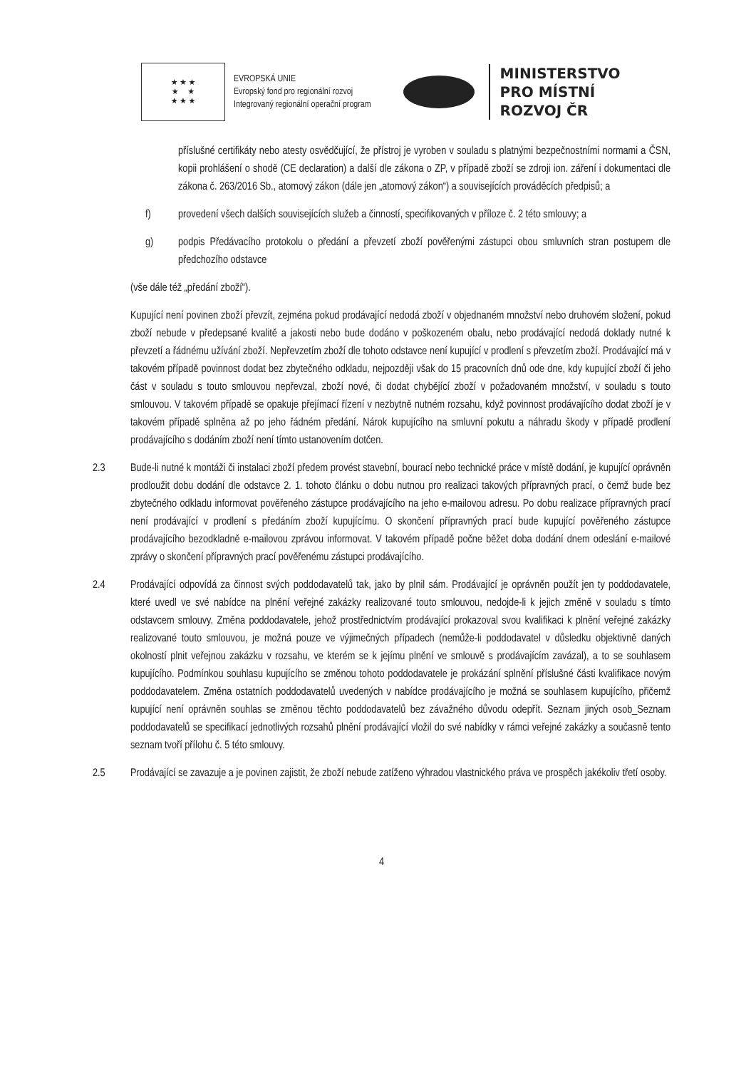★ ★ ★
★ ★
★ ★ ★
EVROPSKÁ UNIE
Evropský fond pro regionální rozvoj
Integrovaný regionální operační program
MINISTERSTVO
PRO MÍSTNÍ
ROZVOJ ČR
příslušné certifikáty nebo atesty osvědčující, že přístroj je vyroben v souladu s platnými bezpečnostními normami a ČSN, kopii prohlášení o shodě (CE declaration) a další dle zákona o ZP, v případě zboží se zdroji ion. záření i dokumentaci dle zákona č. 263/2016 Sb., atomový zákon (dále jen „atomový zákon“) a souvisejících prováděcích předpisů; a
f) provedení všech dalších souvisejících služeb a činností, specifikovaných v příloze č. 2 této smlouvy; a
g) podpis Předávacího protokolu o předání a převzetí zboží pověřenými zástupci obou smluvních stran postupem dle předchozího odstavce
(vše dále též „předání zboží“).
Kupující není povinen zboží převzít, zejména pokud prodávající nedodá zboží v objednaném množství nebo druhovém složení, pokud zboží nebude v předepsané kvalitě a jakosti nebo bude dodáno v poškozeném obalu, nebo prodávající nedodá doklady nutné k převzetí a řádnému užívání zboží. Nepřevzetím zboží dle tohoto odstavce není kupující v prodlení s převzetím zboží. Prodávající má v takovém případě povinnost dodat bez zbytečného odkladu, nejpozději však do 15 pracovních dnů ode dne, kdy kupující zboží či jeho část v souladu s touto smlouvou nepřevzal, zboží nové, či dodat chybějící zboží v požadovaném množství, v souladu s touto smlouvou. V takovém případě se opakuje přejímací řízení v nezbytně nutném rozsahu, když povinnost prodávajícího dodat zboží je v takovém případě splněna až po jeho řádném předání. Nárok kupujícího na smluvní pokutu a náhradu škody v případě prodlení prodávajícího s dodáním zboží není tímto ustanovením dotčen.
2.3 Bude-li nutné k montáži či instalaci zboží předem provést stavební, bourací nebo technické práce v místě dodání, je kupující oprávněn prodloužit dobu dodání dle odstavce 2. 1. tohoto článku o dobu nutnou pro realizaci takových přípravných prací, o čemž bude bez zbytečného odkladu informovat pověřeného zástupce prodávajícího na jeho e-mailovou adresu. Po dobu realizace přípravných prací není prodávající v prodlení s předáním zboží kupujícímu. O skončení přípravných prací bude kupující pověřeného zástupce prodávajícího bezodkladně e-mailovou zprávou informovat. V takovém případě počne běžet doba dodání dnem odeslání e-mailové zprávy o skončení přípravných prací pověřenému zástupci prodávajícího.
2.4 Prodávající odpovídá za činnost svých poddodavatelů tak, jako by plnil sám. Prodávající je oprávněn použít jen ty poddodavatele, které uvedl ve své nabídce na plnění veřejné zakázky realizované touto smlouvou, nedojde-li k jejich změně v souladu s tímto odstavcem smlouvy. Změna poddodavatele, jehož prostřednictvím prodávající prokazoval svou kvalifikaci k plnění veřejné zakázky realizované touto smlouvou, je možná pouze ve výjimečných případech (nemůže-li poddodavatel v důsledku objektivně daných okolností plnit veřejnou zakázku v rozsahu, ve kterém se k jejímu plnění ve smlouvě s prodávajícím zavázal), a to se souhlasem kupujícího. Podmínkou souhlasu kupujícího se změnou tohoto poddodavatele je prokázání splnění příslušné části kvalifikace novým poddodavatelem. Změna ostatních poddodavatelů uvedených v nabídce prodávajícího je možná se souhlasem kupujícího, přičemž kupující není oprávněn souhlas se změnou těchto poddodavatelů bez závažného důvodu odepřít. Seznam jiných osob_Seznam poddodavatelů se specifikací jednotlivých rozsahů plnění prodávající vložil do své nabídky v rámci veřejné zakázky a současně tento seznam tvoří přílohu č. 5 této smlouvy.
2.5 Prodávající se zavazuje a je povinen zajistit, že zboží nebude zatíženo výhradou vlastnického práva ve prospěch jakékoliv třetí osoby.
4